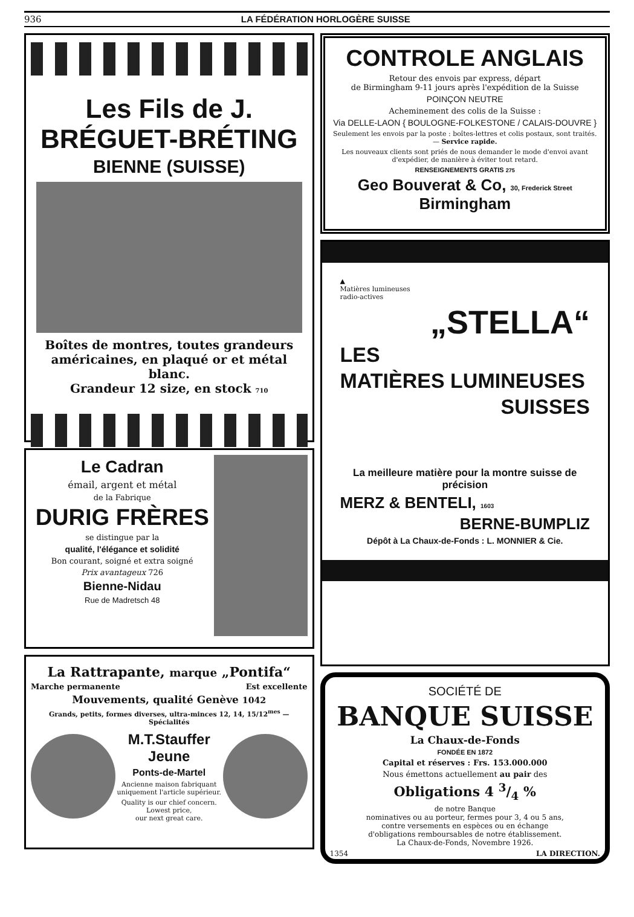936 LA FÉDÉRATION HORLOGÈRE SUISSE
Les Fils de J. BRÉGUET-BRÉTING
BIENNE (SUISSE)
Boîtes de montres, toutes grandeurs
américaines, en plaqué or et métal blanc.
Grandeur 12 size, en stock 710
Le Cadran
émail, argent et métal
de la Fabrique
DURIG FRÈRES
se distingue par la
qualité, l'élégance et solidité
Bon courant, soigné et extra soigné
Prix avantageux 726
Bienne-Nidau
Rue de Madretsch 48
La Rattrapante, marque „Pontifa“
Marche permanente Est excellente
Mouvements, qualité Genève 1042
Grands, petits, formes diverses, ultra-minces 12, 14, 15/12<sup>mes</sup> — Spécialités
M.T.Stauffer Jeune
Ponts-de-Martel
Ancienne maison fabriquant uniquement l'article supérieur.
Quality is our chief concern.
Lowest price,
our next great care.
CONTROLE ANGLAIS
Retour des envois par express, départ
de Birmingham 9-11 jours après l'expédition de la Suisse
POINÇON NEUTRE
Acheminement des colis de la Suisse :
Via DELLE-LAON { BOULOGNE-FOLKESTONE / CALAIS-DOUVRE }
Seulement les envois par la poste : boîtes-lettres et colis postaux, sont traités. — Service rapide.
Les nouveaux clients sont priés de nous demander le mode d'envoi avant d'expédier, de manière à éviter tout retard.
RENSEIGNEMENTS GRATIS 275
Geo Bouverat & Co, 30, Frederick Street Birmingham
▲
Matières lumineuses
radio-actives
„STELLA“
LES
MATIÈRES LUMINEUSES
SUISSES
La meilleure matière pour la montre suisse de précision
MERZ & BENTELI, 1603
BERNE-BUMPLIZ
Dépôt à La Chaux-de-Fonds : L. MONNIER & Cie.
SOCIÉTÉ DE
BANQUE SUISSE
La Chaux-de-Fonds
FONDÉE EN 1872
Capital et réserves : Frs. 153.000.000
Nous émettons actuellement au pair des
Obligations 4 3/4 %
de notre Banque
nominatives ou au porteur, fermes pour 3, 4 ou 5 ans,
contre versements en espèces ou en échange
d'obligations remboursables de notre établissement.
La Chaux-de-Fonds, Novembre 1926.
1354 LA DIRECTION.